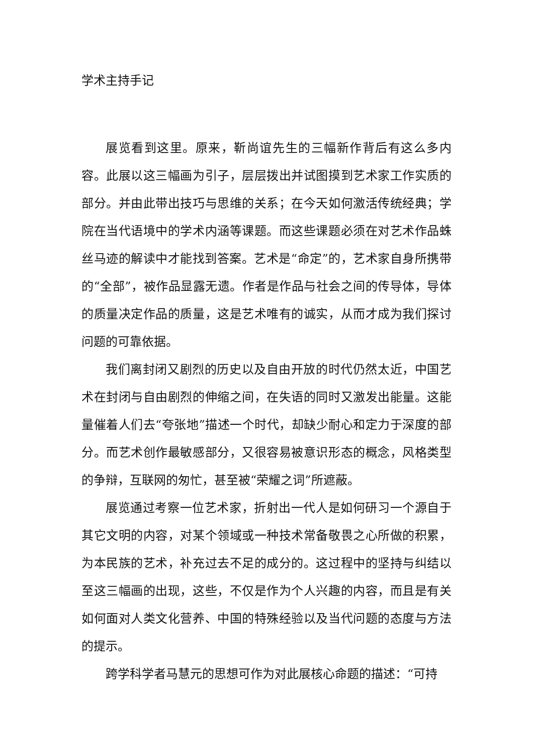学术主持手记
展览看到这里。原来，靳尚谊先生的三幅新作背后有这么多内容。此展以这三幅画为引子，层层拨出并试图摸到艺术家工作实质的部分。并由此带出技巧与思维的关系；在今天如何激活传统经典；学院在当代语境中的学术内涵等课题。而这些课题必须在对艺术作品蛛丝马迹的解读中才能找到答案。艺术是“命定”的，艺术家自身所携带的“全部”，被作品显露无遗。作者是作品与社会之间的传导体，导体的质量决定作品的质量，这是艺术唯有的诚实，从而才成为我们探讨问题的可靠依据。
我们离封闭又剧烈的历史以及自由开放的时代仍然太近，中国艺术在封闭与自由剧烈的伸缩之间，在失语的同时又激发出能量。这能量催着人们去“夸张地”描述一个时代，却缺少耐心和定力于深度的部分。而艺术创作最敏感部分，又很容易被意识形态的概念，风格类型的争辩，互联网的匆忙，甚至被“荣耀之词”所遮蔽。
展览通过考察一位艺术家，折射出一代人是如何研习一个源自于其它文明的内容，对某个领域或一种技术常备敬畏之心所做的积累，为本民族的艺术，补充过去不足的成分的。这过程中的坚持与纠结以至这三幅画的出现，这些，不仅是作为个人兴趣的内容，而且是有关如何面对人类文化营养、中国的特殊经验以及当代问题的态度与方法的提示。
跨学科学者马慧元的思想可作为对此展核心命题的描述：“可持